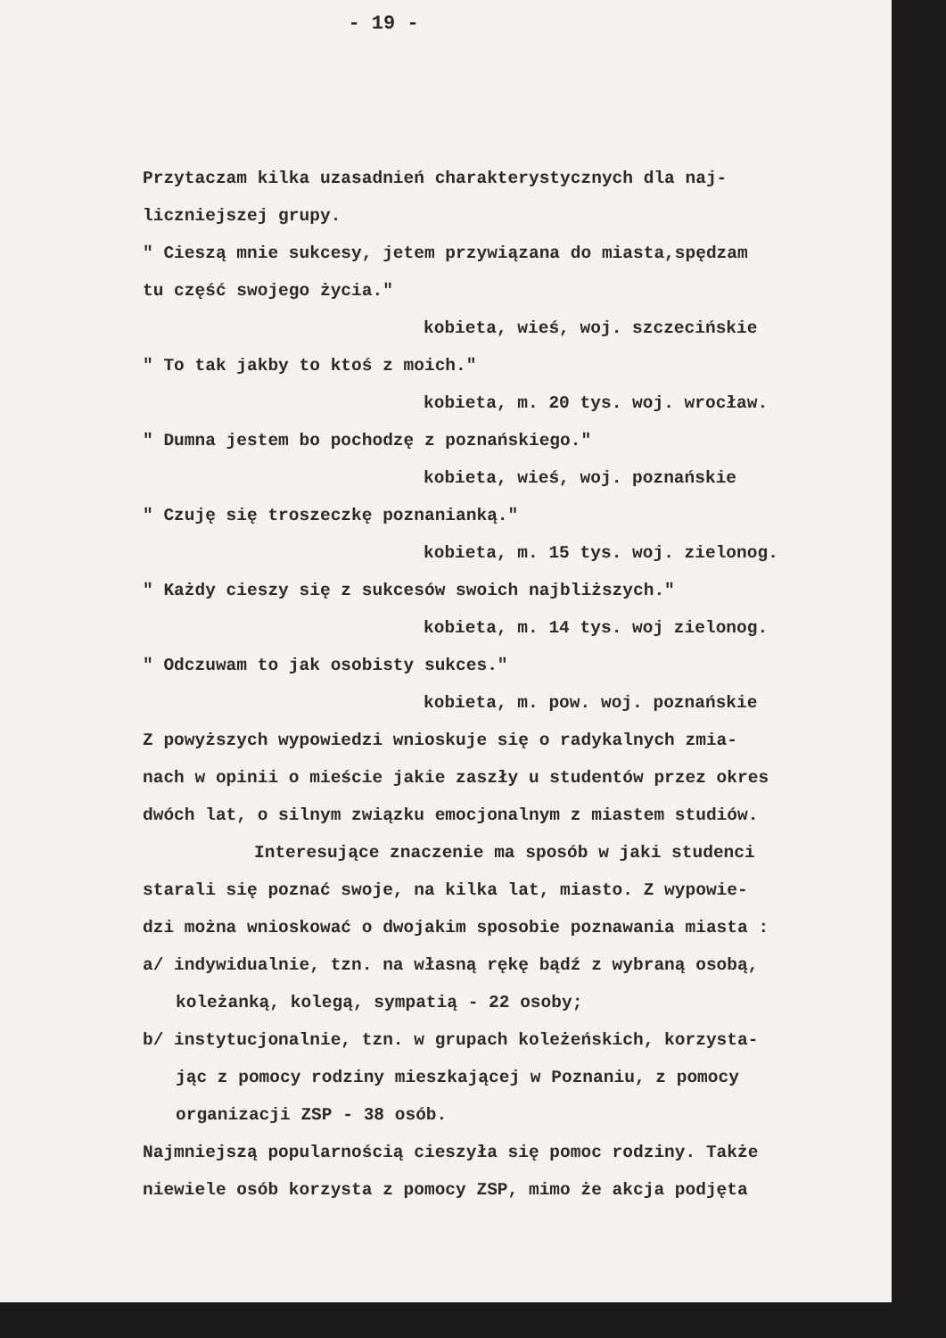- 19 -
Przytaczam kilka uzasadnień charakterystycznych dla naj-
liczniejszej grupy.
" Cieszą mnie sukcesy, jetem przywiązana do miasta,spędzam
tu część swojego życia."
kobieta, wieś, woj. szczecińskie
" To tak jakby to ktoś z moich."
kobieta, m. 20 tys. woj. wrocław.
" Dumna jestem bo pochodzę z poznańskiego."
kobieta, wieś, woj. poznańskie
" Czuję się troszeczkę poznanianką."
kobieta, m. 15 tys. woj. zielonog.
" Każdy cieszy się z sukcesów swoich najbliższych."
kobieta, m. 14 tys. woj zielonog.
" Odczuwam to jak osobisty sukces."
kobieta, m. pow. woj. poznańskie
Z powyższych wypowiedzi wnioskuje się o radykalnych zmia-
nach w opinii o mieście jakie zaszły u studentów przez okres
dwóch lat, o silnym związku emocjonalnym z miastem studiów.
Interesujące znaczenie ma sposób w jaki studenci
starali się poznać swoje, na kilka lat, miasto. Z wypowie-
dzi można wnioskować o dwojakim sposobie poznawania miasta :
a/ indywidualnie, tzn. na własną rękę bądź z wybraną osobą,
koleżanką, kolegą, sympatią - 22 osoby;
b/ instytucjonalnie, tzn. w grupach koleżeńskich, korzysta-
jąc z pomocy rodziny mieszkającej w Poznaniu, z pomocy
organizacji ZSP - 38 osób.
Najmniejszą popularnością cieszyła się pomoc rodziny. Także
niewiele osób korzysta z pomocy ZSP, mimo że akcja podjęta